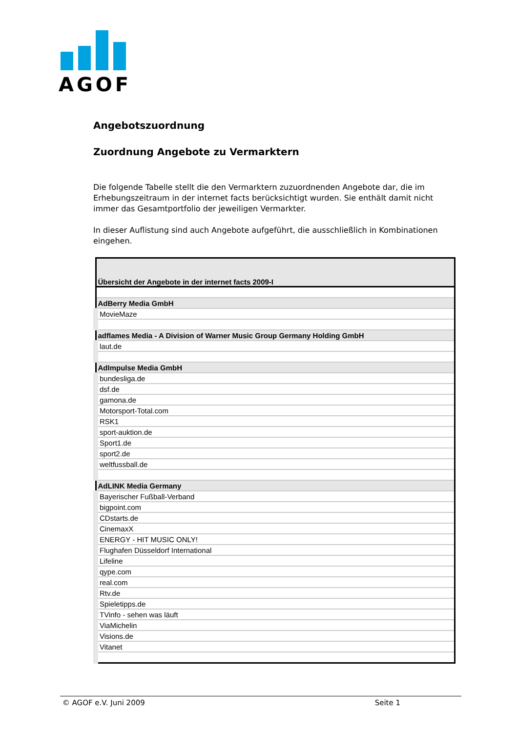AGOF
Angebotszuordnung
Zuordnung Angebote zu Vermarktern
Die folgende Tabelle stellt die den Vermarktern zuzuordnenden Angebote dar, die im Erhebungszeitraum in der internet facts berücksichtigt wurden. Sie enthält damit nicht immer das Gesamtportfolio der jeweiligen Vermarkter.
In dieser Auflistung sind auch Angebote aufgeführt, die ausschließlich in Kombinationen eingehen.
| Übersicht der Angebote in der internet facts 2009-I |
| --- |
| AdBerry Media GmbH |
| MovieMaze |
| adflames Media - A Division of Warner Music Group Germany Holding GmbH |
| laut.de |
| AdImpulse Media GmbH |
| bundesliga.de |
| dsf.de |
| gamona.de |
| Motorsport-Total.com |
| RSK1 |
| sport-auktion.de |
| Sport1.de |
| sport2.de |
| weltfussball.de |
| AdLINK Media Germany |
| Bayerischer Fußball-Verband |
| bigpoint.com |
| CDstarts.de |
| CinemaxX |
| ENERGY - HIT MUSIC ONLY! |
| Flughafen Düsseldorf International |
| Lifeline |
| qype.com |
| real.com |
| Rtv.de |
| Spieletipps.de |
| TVinfo - sehen was läuft |
| ViaMichelin |
| Visions.de |
| Vitanet |
© AGOF e.V. Juni 2009 Seite 1